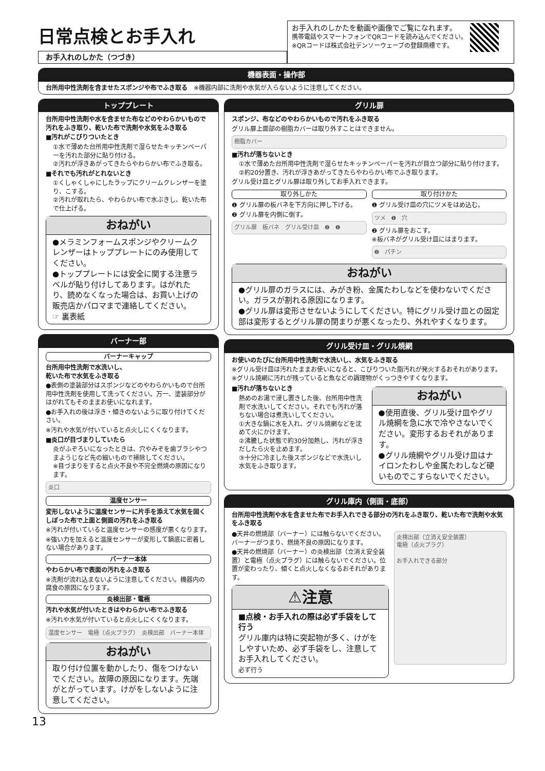日常点検とお手入れ
お手入れのしかた（つづき）
お手入れのしかたを動画や画像でご覧になれます。
携帯電話やスマートフォンでQRコードを読み込んでください。
※QRコードは株式会社デンソーウェーブの登録商標です。
機器表面・操作部
台所用中性洗剤を含ませたスポンジや布でふき取る　※機器内部に洗剤や水気が入らないように注意してください。
トッププレート
台所用中性洗剤や水を含ませた布などのやわらかいもので汚れをふき取り、乾いた布で洗剤や水気をふき取る
■汚れがこびりついたとき
①水で薄めた台所用中性洗剤で湿らせたキッチンペーパーを汚れた部分に貼り付ける。
②汚れが浮きあがってきたらやわらかい布でふき取る。
■それでも汚れがとれないとき
①くしゃくしゃにしたラップにクリームクレンザーを塗り、こする。
②汚れが取れたら、やわらかい布で水ぶきし、乾いた布で仕上げる。
おねがい
●メラミンフォームスポンジやクリームクレンザーはトッププレートにのみ使用してください。
●トッププレートには安全に関する注意ラベルが貼り付けしてあります。はがれたり、読めなくなった場合は、お買い上げの販売店かパロマまで連絡してください。
☞ 裏表紙
バーナー部
バーナーキャップ
台所用中性洗剤で水洗いし、
乾いた布で水気をふき取る
●表側の塗装部分はスポンジなどのやわらかいもので台所用中性洗剤を使用して洗ってください。万一、塗装部分がはがれてもそのままお使いになれます。
●お手入れの後は浮き・傾きのないように取り付けてください。
※汚れや水気が付いていると点火しにくくなります。
■炎口が目づまりしていたら
炎がふぞろいになったときは、穴やみぞを歯ブラシやつまようじなど先の細いもので掃除してください。
※目づまりをすると点火不良や不完全燃焼の原因になります。
炎口
温度センサー
変形しないように温度センサーに片手を添えて水気を固くしぼった布で上面と側面の汚れをふき取る
※汚れが付いていると温度センサーの感度が悪くなります。
※強い力を加えると温度センサーが変形して鍋底に密着しない場合があります。
バーナー本体
やわらかい布で表面の汚れをふき取る
※洗剤が流れ込まないように注意してください。機器内の腐食の原因になります。
炎検出部・電極
汚れや水気が付いたときはやわらかい布でふき取る
※汚れや水気が付いていると点火しにくくなります。
温度センサー　電極（点火プラグ）　炎検出部　バーナー本体
おねがい
取り付け位置を動かしたり、傷をつけないでください。故障の原因になります。先端がとがっています。けがをしないように注意してください。
グリル扉
スポンジ、布などのやわらかいもので汚れをふき取る
グリル扉上面部の樹脂カバーは取り外すことはできません。
樹脂カバー
■汚れが落ちないとき
①水で薄めた台所用中性洗剤で湿らせたキッチンペーパーを汚れが目立つ部分に貼り付けます。
②約20分置き、汚れが浮きあがってきたらやわらかい布でふき取ります。
グリル受け皿とグリル扉は取り外してお手入れできます。
取り外しかた
❶ グリル扉の板バネを下方向に押し下げる。
❷ グリル扉を内側に倒す。
グリル扉　板バネ　グリル受け皿　❷　❶
取り付けかた
❶ グリル受け皿の穴にツメをはめ込む。
ツメ　❶　穴
❷ グリル扉をおこす。
※板バネがグリル受け皿にはまります。
❷　パチン
おねがい
●グリル扉のガラスには、みがき粉、金属たわしなどを使わないでください。ガラスが割れる原因になります。
●グリル扉は変形させないようにしてください。特にグリル受け皿との固定部は変形するとグリル扉の閉まりが悪くなったり、外れやすくなります。
グリル受け皿・グリル焼網
お使いのたびに台所用中性洗剤で水洗いし、水気をふき取る
※グリル受け皿は汚れたままお使いになると、こびりついた脂汚れが発火するおそれがあります。
※グリル焼網に汚れが残っていると魚などの調理物がくっつきやすくなります。
■汚れが落ちないとき
熱めのお湯で浸し置きした後、台所用中性洗剤で水洗いしてください。それでも汚れが落ちない場合は煮洗いしてください。
①大きな鍋に水を入れ、グリル焼網などを沈めて火にかけます。
②沸騰した状態で約30分加熱し、汚れが浮きだしたら火を止めます。
③十分に冷ました後スポンジなどで水洗いし水気をふき取ります。
おねがい
●使用直後、グリル受け皿やグリル焼網を急に水で冷やさないでください。変形するおそれがあります。
●グリル焼網やグリル受け皿はナイロンたわしや金属たわしなど硬いものでこすらないでください。
グリル庫内（側面・底部）
台所用中性洗剤や水を含ませた布でお手入れできる部分の汚れをふき取り、乾いた布で洗剤や水気をふき取る
●天井の燃焼部（バーナー）には触らないでください。バーナーがつまり、燃焼不良の原因になります。
●天井の燃焼部（バーナー）の炎検出部（立消え安全装置）と電極（点火プラグ）には触らないでください。位置が変わったり、傾くと点火しなくなるおそれがあります。
⚠注意
■点検・お手入れの際は必ず手袋をして行う
グリル庫内は特に突起物が多く、けがをしやすいため、必ず手袋をし、注意してお手入れしてください。
必ず行う
炎検出部（立消え安全装置）
電極（点火プラグ）
お手入れできる部分
13